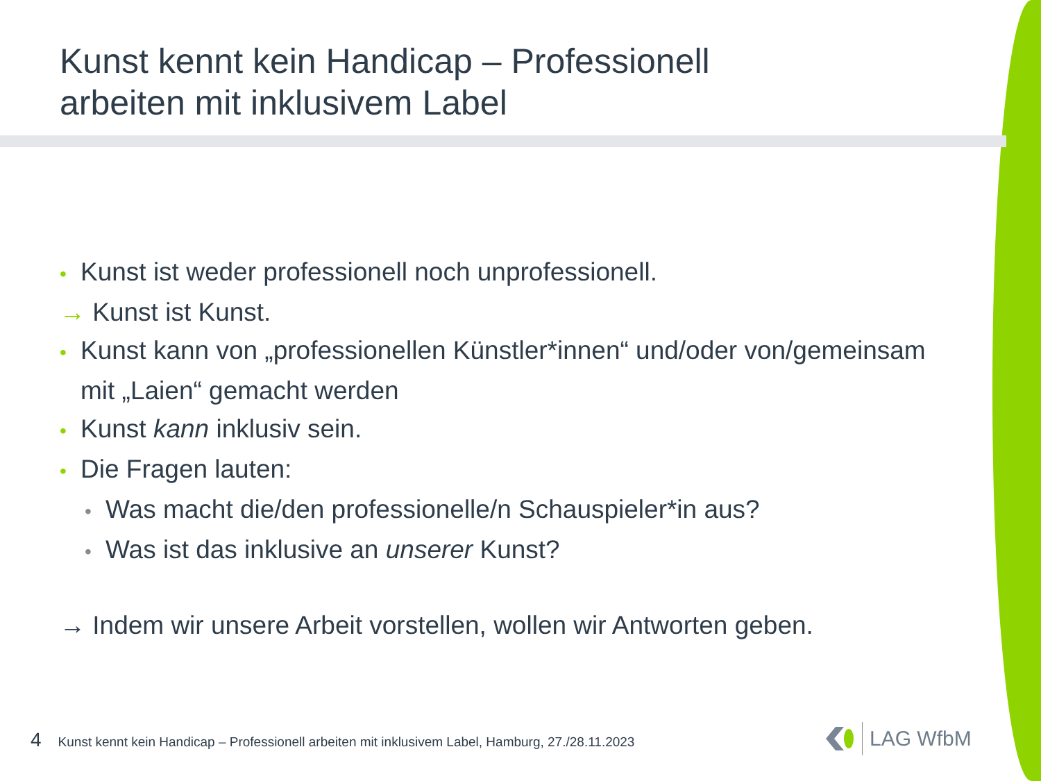Kunst kennt kein Handicap – Professionell
arbeiten mit inklusivem Label
• Kunst ist weder professionell noch unprofessionell.
→ Kunst ist Kunst.
• Kunst kann von „professionellen Künstler*innen“ und/oder von/gemeinsam
mit „Laien“ gemacht werden
• Kunst kann inklusiv sein.
• Die Fragen lauten:
• Was macht die/den professionelle/n Schauspieler*in aus?
• Was ist das inklusive an unserer Kunst?
→ Indem wir unsere Arbeit vorstellen, wollen wir Antworten geben.
4 Kunst kennt kein Handicap – Professionell arbeiten mit inklusivem Label, Hamburg, 27./28.11.2023
LAG WfbM